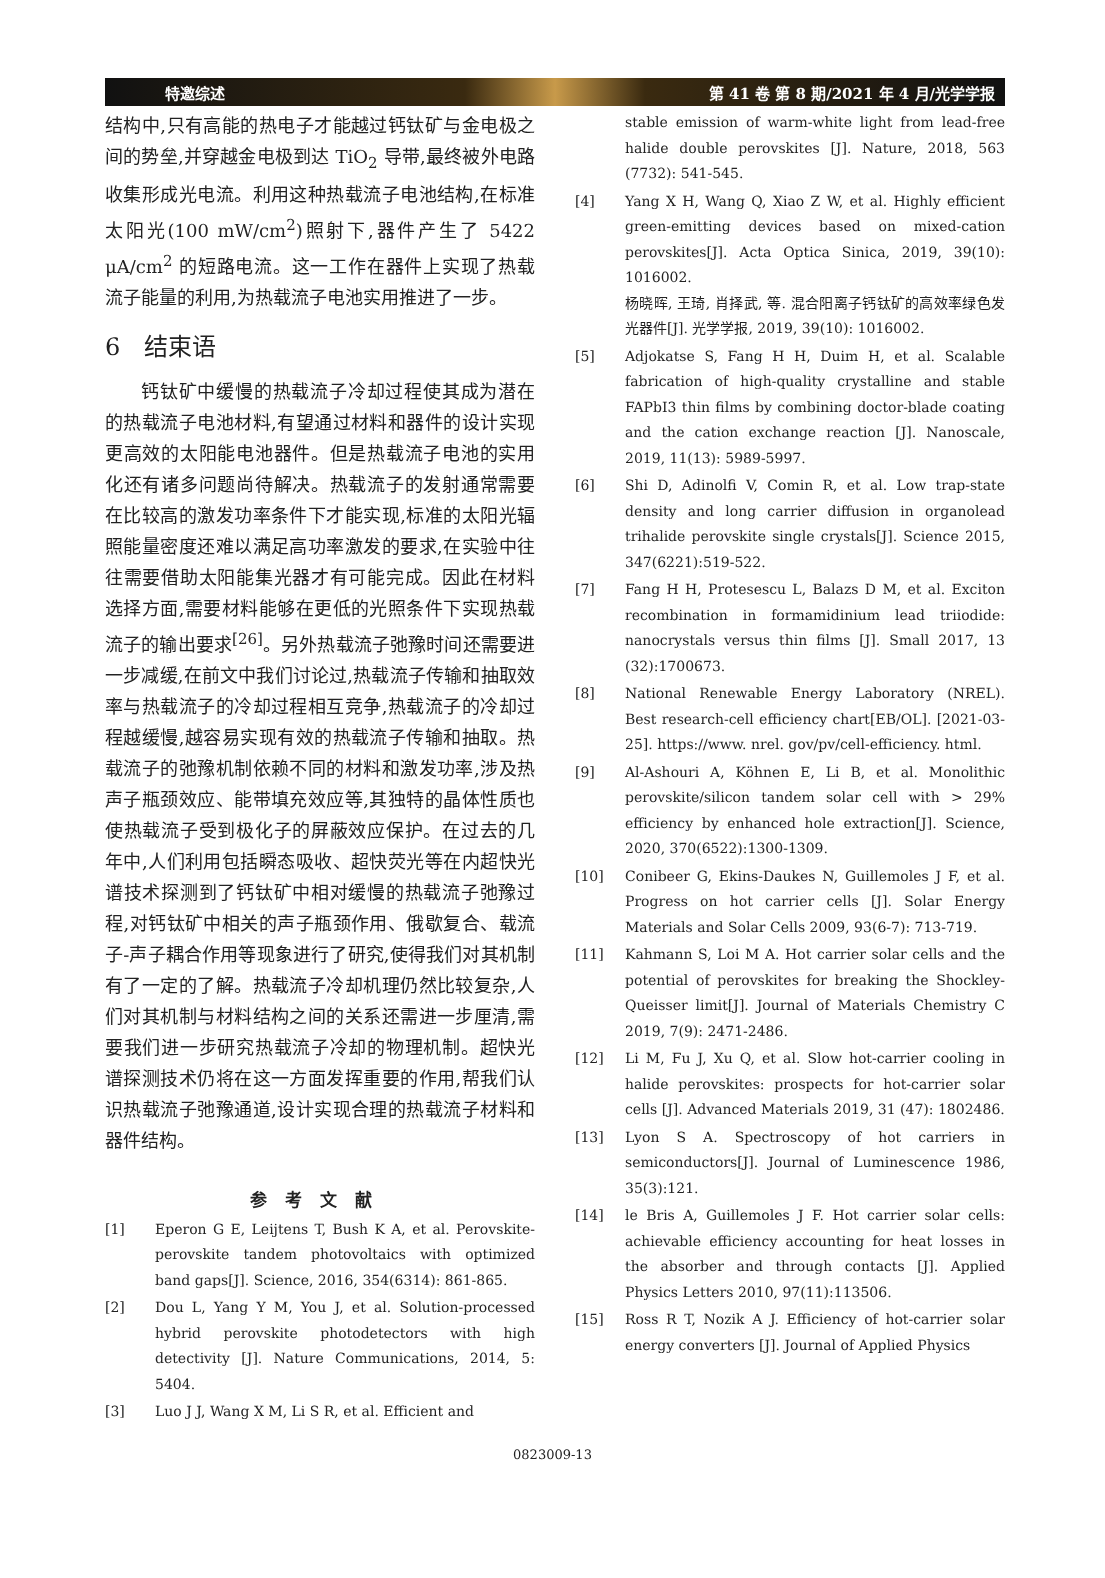特邀综述 第 41 卷 第 8 期/2021 年 4 月/光学学报
结构中,只有高能的热电子才能越过钙钛矿与金电极之间的势垒,并穿越金电极到达 TiO<sub>2</sub> 导带,最终被外电路收集形成光电流。利用这种热载流子电池结构,在标准太阳光(100 mW/cm<sup>2</sup>)照射下,器件产生了 5422 μA/cm<sup>2</sup> 的短路电流。这一工作在器件上实现了热载流子能量的利用,为热载流子电池实用推进了一步。
6　结束语
钙钛矿中缓慢的热载流子冷却过程使其成为潜在的热载流子电池材料,有望通过材料和器件的设计实现更高效的太阳能电池器件。但是热载流子电池的实用化还有诸多问题尚待解决。热载流子的发射通常需要在比较高的激发功率条件下才能实现,标准的太阳光辐照能量密度还难以满足高功率激发的要求,在实验中往往需要借助太阳能集光器才有可能完成。因此在材料选择方面,需要材料能够在更低的光照条件下实现热载流子的输出要求<sup>[26]</sup>。另外热载流子弛豫时间还需要进一步减缓,在前文中我们讨论过,热载流子传输和抽取效率与热载流子的冷却过程相互竞争,热载流子的冷却过程越缓慢,越容易实现有效的热载流子传输和抽取。热载流子的弛豫机制依赖不同的材料和激发功率,涉及热声子瓶颈效应、能带填充效应等,其独特的晶体性质也使热载流子受到极化子的屏蔽效应保护。在过去的几年中,人们利用包括瞬态吸收、超快荧光等在内超快光谱技术探测到了钙钛矿中相对缓慢的热载流子弛豫过程,对钙钛矿中相关的声子瓶颈作用、俄歇复合、载流子-声子耦合作用等现象进行了研究,使得我们对其机制有了一定的了解。热载流子冷却机理仍然比较复杂,人们对其机制与材料结构之间的关系还需进一步厘清,需要我们进一步研究热载流子冷却的物理机制。超快光谱探测技术仍将在这一方面发挥重要的作用,帮我们认识热载流子弛豫通道,设计实现合理的热载流子材料和器件结构。
参考文献
[1] Eperon G E, Leijtens T, Bush K A, et al. Perovskite-perovskite tandem photovoltaics with optimized band gaps[J]. Science, 2016, 354(6314): 861-865.
[2] Dou L, Yang Y M, You J, et al. Solution-processed hybrid perovskite photodetectors with high detectivity [J]. Nature Communications, 2014, 5: 5404.
[3] Luo J J, Wang X M, Li S R, et al. Efficient and
stable emission of warm-white light from lead-free halide double perovskites [J]. Nature, 2018, 563 (7732): 541-545.
[4] Yang X H, Wang Q, Xiao Z W, et al. Highly efficient green-emitting devices based on mixed-cation perovskites[J]. Acta Optica Sinica, 2019, 39(10): 1016002.
杨晓晖, 王琦, 肖择武, 等. 混合阳离子钙钛矿的高效率绿色发光器件[J]. 光学学报, 2019, 39(10): 1016002.
[5] Adjokatse S, Fang H H, Duim H, et al. Scalable fabrication of high-quality crystalline and stable FAPbI3 thin films by combining doctor-blade coating and the cation exchange reaction [J]. Nanoscale, 2019, 11(13): 5989-5997.
[6] Shi D, Adinolfi V, Comin R, et al. Low trap-state density and long carrier diffusion in organolead trihalide perovskite single crystals[J]. Science 2015, 347(6221):519-522.
[7] Fang H H, Protesescu L, Balazs D M, et al. Exciton recombination in formamidinium lead triiodide: nanocrystals versus thin films [J]. Small 2017, 13 (32):1700673.
[8] National Renewable Energy Laboratory (NREL). Best research-cell efficiency chart[EB/OL]. [2021-03-25]. https://www. nrel. gov/pv/cell-efficiency. html.
[9] Al-Ashouri A, Köhnen E, Li B, et al. Monolithic perovskite/silicon tandem solar cell with > 29% efficiency by enhanced hole extraction[J]. Science, 2020, 370(6522):1300-1309.
[10] Conibeer G, Ekins-Daukes N, Guillemoles J F, et al. Progress on hot carrier cells [J]. Solar Energy Materials and Solar Cells 2009, 93(6-7): 713-719.
[11] Kahmann S, Loi M A. Hot carrier solar cells and the potential of perovskites for breaking the Shockley-Queisser limit[J]. Journal of Materials Chemistry C 2019, 7(9): 2471-2486.
[12] Li M, Fu J, Xu Q, et al. Slow hot-carrier cooling in halide perovskites: prospects for hot-carrier solar cells [J]. Advanced Materials 2019, 31 (47): 1802486.
[13] Lyon S A. Spectroscopy of hot carriers in semiconductors[J]. Journal of Luminescence 1986, 35(3):121.
[14] le Bris A, Guillemoles J F. Hot carrier solar cells: achievable efficiency accounting for heat losses in the absorber and through contacts [J]. Applied Physics Letters 2010, 97(11):113506.
[15] Ross R T, Nozik A J. Efficiency of hot-carrier solar energy converters [J]. Journal of Applied Physics
0823009-13